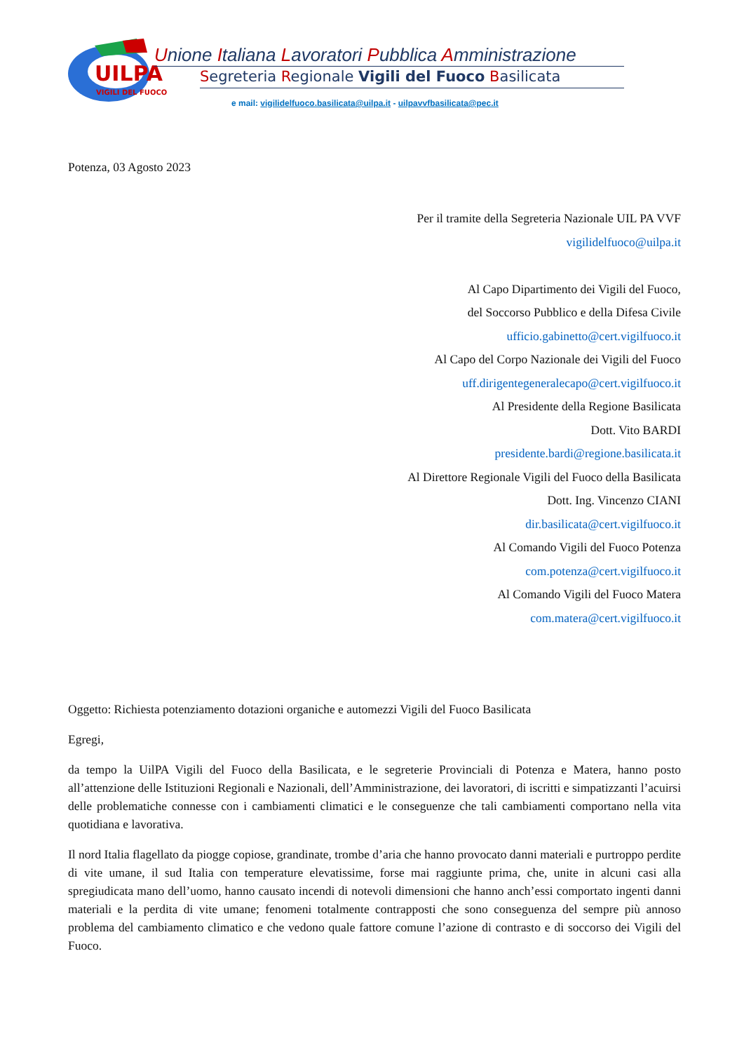UILPA
VIGILI DEL FUOCO
Unione Italiana Lavoratori Pubblica Amministrazione
Segreteria Regionale Vigili del Fuoco Basilicata
e mail: vigilidelfuoco.basilicata@uilpa.it - uilpavvfbasilicata@pec.it
Potenza, 03 Agosto 2023
Per il tramite della Segreteria Nazionale UIL PA VVF
vigilidelfuoco@uilpa.it
Al Capo Dipartimento dei Vigili del Fuoco,
del Soccorso Pubblico e della Difesa Civile
ufficio.gabinetto@cert.vigilfuoco.it
Al Capo del Corpo Nazionale dei Vigili del Fuoco
uff.dirigentegeneralecapo@cert.vigilfuoco.it
Al Presidente della Regione Basilicata
Dott. Vito BARDI
presidente.bardi@regione.basilicata.it
Al Direttore Regionale Vigili del Fuoco della Basilicata
Dott. Ing. Vincenzo CIANI
dir.basilicata@cert.vigilfuoco.it
Al Comando Vigili del Fuoco Potenza
com.potenza@cert.vigilfuoco.it
Al Comando Vigili del Fuoco Matera
com.matera@cert.vigilfuoco.it
Oggetto: Richiesta potenziamento dotazioni organiche e automezzi Vigili del Fuoco Basilicata
Egregi,
da tempo la UilPA Vigili del Fuoco della Basilicata, e le segreterie Provinciali di Potenza e Matera, hanno posto all’attenzione delle Istituzioni Regionali e Nazionali, dell’Amministrazione, dei lavoratori, di iscritti e simpatizzanti l’acuirsi delle problematiche connesse con i cambiamenti climatici e le conseguenze che tali cambiamenti comportano nella vita quotidiana e lavorativa.
Il nord Italia flagellato da piogge copiose, grandinate, trombe d’aria che hanno provocato danni materiali e purtroppo perdite di vite umane, il sud Italia con temperature elevatissime, forse mai raggiunte prima, che, unite in alcuni casi alla spregiudicata mano dell’uomo, hanno causato incendi di notevoli dimensioni che hanno anch’essi comportato ingenti danni materiali e la perdita di vite umane; fenomeni totalmente contrapposti che sono conseguenza del sempre più annoso problema del cambiamento climatico e che vedono quale fattore comune l’azione di contrasto e di soccorso dei Vigili del Fuoco.